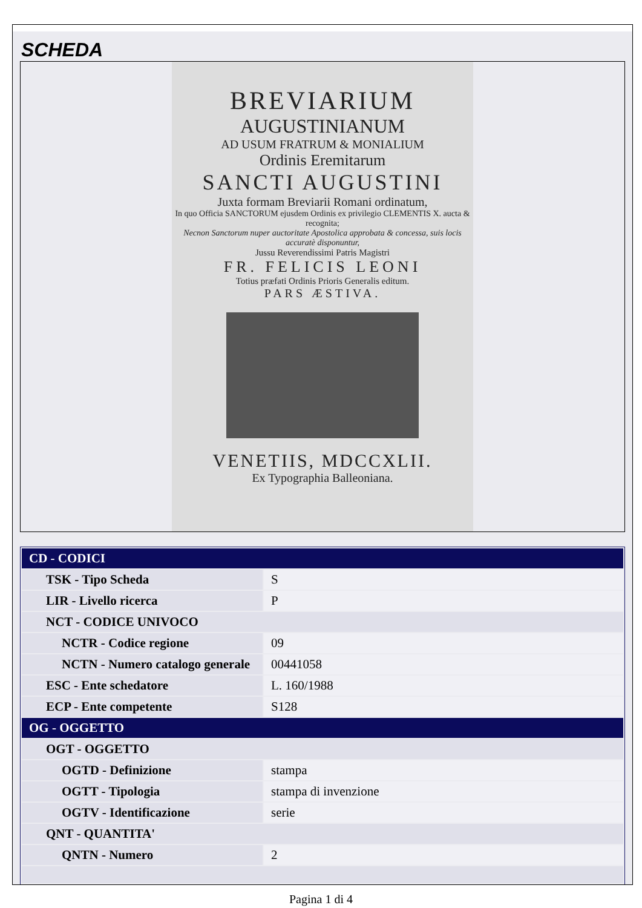SCHEDA
BREVIARIUM
AUGUSTINIANUM
AD USUM FRATRUM & MONIALIUM
Ordinis Eremitarum
SANCTI AUGUSTINI
Juxta formam Breviarii Romani ordinatum,
In quo Officia SANCTORUM ejusdem Ordinis ex privilegio CLEMENTIS X. aucta & recognita;
Necnon Sanctorum nuper auctoritate Apostolica approbata & concessa, suis locis accuratè disponuntur,
Jussu Reverendissimi Patris Magistri
FR. FELICIS LEONI
Totius præfati Ordinis Prioris Generalis editum.
PARS ÆSTIVA.
VENETIIS, MDCCXLII.
Ex Typographia Balleoniana.
| CD - CODICI | |
| --- | --- |
| TSK - Tipo Scheda | S |
| LIR - Livello ricerca | P |
| NCT - CODICE UNIVOCO | |
| NCTR - Codice regione | 09 |
| NCTN - Numero catalogo generale | 00441058 |
| ESC - Ente schedatore | L. 160/1988 |
| ECP - Ente competente | S128 |
| OG - OGGETTO | |
| OGT - OGGETTO | |
| OGTD - Definizione | stampa |
| OGTT - Tipologia | stampa di invenzione |
| OGTV - Identificazione | serie |
| QNT - QUANTITA' | |
| QNTN - Numero | 2 |
Pagina 1 di 4